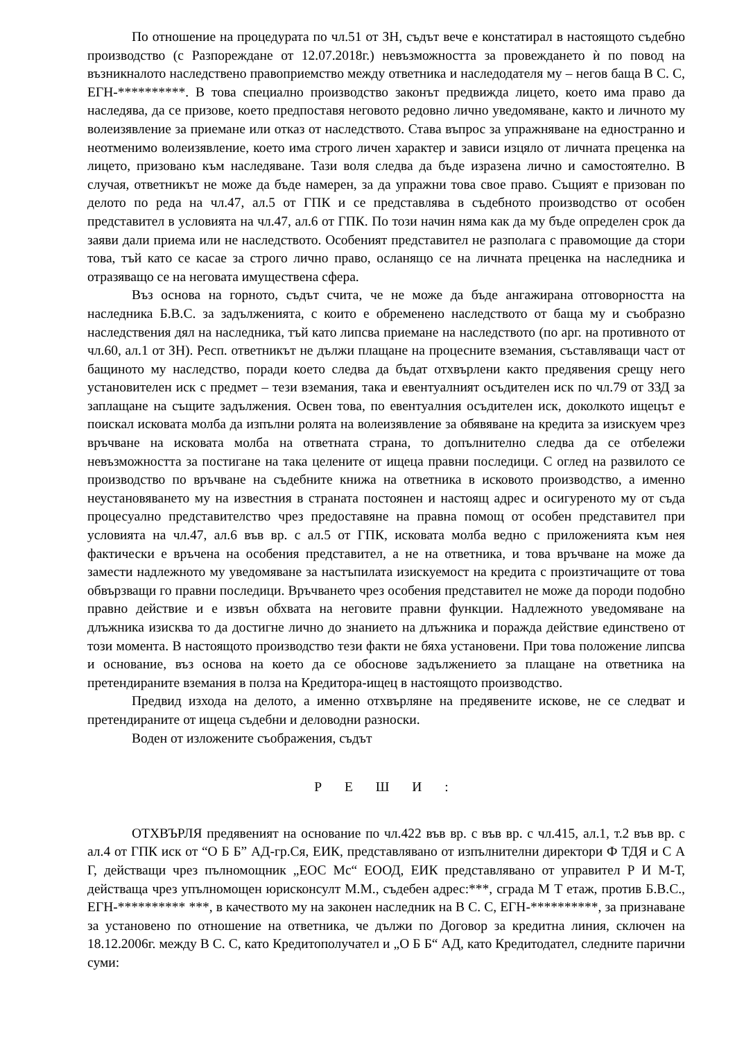По отношение на процедурата по чл.51 от ЗН, съдът вече е констатирал в настоящото съдебно производство (с Разпореждане от 12.07.2018г.) невъзможността за провеждането ѝ по повод на възникналото наследствено правоприемство между ответника и наследодателя му – негов баща В С. С, ЕГН-**********. В това специално производство законът предвижда лицето, което има право да наследява, да се призове, което предпоставя неговото редовно лично уведомяване, както и личното му волеизявление за приемане или отказ от наследството. Става въпрос за упражняване на едностранно и неотменимо волеизявление, което има строго личен характер и зависи изцяло от личната преценка на лицето, призовано към наследяване. Тази воля следва да бъде изразена лично и самостоятелно. В случая, ответникът не може да бъде намерен, за да упражни това свое право. Същият е призован по делото по реда на чл.47, ал.5 от ГПК и се представлява в съдебното производство от особен представител в условията на чл.47, ал.6 от ГПК. По този начин няма как да му бъде определен срок да заяви дали приема или не наследството. Особеният представител не разполага с правомощие да стори това, тъй като се касае за строго лично право, осланящо се на личната преценка на наследника и отразяващо се на неговата имуществена сфера.
Въз основа на горното, съдът счита, че не може да бъде ангажирана отговорността на наследника Б.В.С. за задълженията, с които е обременено наследството от баща му и съобразно наследствения дял на наследника, тъй като липсва приемане на наследството (по арг. на противното от чл.60, ал.1 от ЗН). Респ. ответникът не дължи плащане на процесните вземания, съставляващи част от бащиното му наследство, поради което следва да бъдат отхвърлени както предявения срещу него установителен иск с предмет – тези вземания, така и евентуалният осъдителен иск по чл.79 от ЗЗД за заплащане на същите задължения. Освен това, по евентуалния осъдителен иск, доколкото ищецът е поискал исковата молба да изпълни ролята на волеизявление за обявяване на кредита за изискуем чрез връчване на исковата молба на ответната страна, то допълнително следва да се отбележи невъзможността за постигане на така целените от ищеца правни последици. С оглед на развилото се производство по връчване на съдебните книжа на ответника в исковото производство, а именно неустановяването му на известния в страната постоянен и настоящ адрес и осигуреното му от съда процесуално представителство чрез предоставяне на правна помощ от особен представител при условията на чл.47, ал.6 във вр. с ал.5 от ГПК, исковата молба ведно с приложенията към нея фактически е връчена на особения представител, а не на ответника, и това връчване на може да замести надлежното му уведомяване за настъпилата изискуемост на кредита с произтичащите от това обвързващи го правни последици. Връчването чрез особения представител не може да породи подобно правно действие и е извън обхвата на неговите правни функции. Надлежното уведомяване на длъжника изисква то да достигне лично до знанието на длъжника и поражда действие единствено от този момента. В настоящото производство тези факти не бяха установени. При това положение липсва и основание, въз основа на което да се обоснове задължението за плащане на ответника на претендираните вземания в полза на Кредитора-ищец в настоящото производство.
Предвид изхода на делото, а именно отхвърляне на предявените искове, не се следват и претендираните от ищеца съдебни и деловодни разноски.
Воден от изложените съображения, съдът
Р Е Ш И :
ОТХВЪРЛЯ предявеният на основание по чл.422 във вр. с във вр. с чл.415, ал.1, т.2 във вр. с ал.4 от ГПК иск от “О Б Б” АД-гр.Ся, ЕИК, представлявано от изпълнителни директори Ф ТДЯ и С А Г, действащи чрез пълномощник „ЕОС Мс“ ЕООД, ЕИК представлявано от управител Р И М-Т, действаща чрез упълномощен юрисконсулт М.М., съдебен адрес:***, сграда М Т етаж, против Б.В.С., ЕГН-********** ***, в качеството му на законен наследник на В С. С, ЕГН-**********, за признаване за установено по отношение на ответника, че дължи по Договор за кредитна линия, сключен на 18.12.2006г. между В С. С, като Кредитополучател и „О Б Б“ АД, като Кредитодател, следните парични суми: